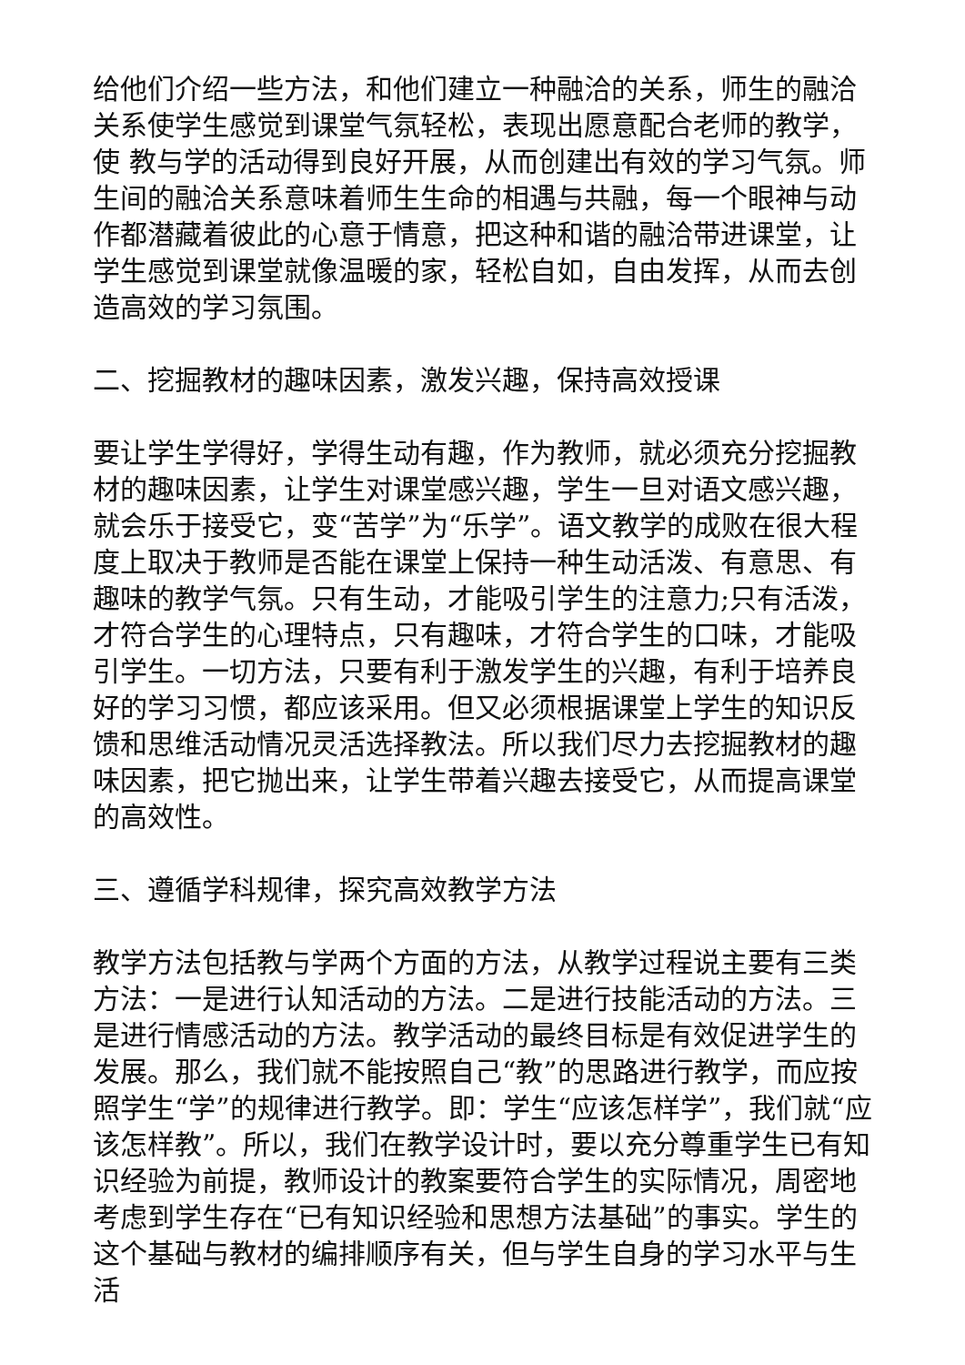给他们介绍一些方法，和他们建立一种融洽的关系，师生的融洽关系使学生感觉到课堂气氛轻松，表现出愿意配合老师的教学，使 教与学的活动得到良好开展，从而创建出有效的学习气氛。师生间的融洽关系意味着师生生命的相遇与共融，每一个眼神与动作都潜藏着彼此的心意于情意，把这种和谐的融洽带进课堂，让学生感觉到课堂就像温暖的家，轻松自如，自由发挥，从而去创造高效的学习氛围。
二、挖掘教材的趣味因素，激发兴趣，保持高效授课
要让学生学得好，学得生动有趣，作为教师，就必须充分挖掘教材的趣味因素，让学生对课堂感兴趣，学生一旦对语文感兴趣，就会乐于接受它，变“苦学”为“乐学”。语文教学的成败在很大程度上取决于教师是否能在课堂上保持一种生动活泼、有意思、有趣味的教学气氛。只有生动，才能吸引学生的注意力;只有活泼，才符合学生的心理特点，只有趣味，才符合学生的口味，才能吸引学生。一切方法，只要有利于激发学生的兴趣，有利于培养良好的学习习惯，都应该采用。但又必须根据课堂上学生的知识反馈和思维活动情况灵活选择教法。所以我们尽力去挖掘教材的趣味因素，把它抛出来，让学生带着兴趣去接受它，从而提高课堂的高效性。
三、遵循学科规律，探究高效教学方法
教学方法包括教与学两个方面的方法，从教学过程说主要有三类方法：一是进行认知活动的方法。二是进行技能活动的方法。三是进行情感活动的方法。教学活动的最终目标是有效促进学生的发展。那么，我们就不能按照自己“教”的思路进行教学，而应按照学生“学”的规律进行教学。即：学生“应该怎样学”，我们就“应该怎样教”。所以，我们在教学设计时，要以充分尊重学生已有知识经验为前提，教师设计的教案要符合学生的实际情况，周密地考虑到学生存在“已有知识经验和思想方法基础”的事实。学生的这个基础与教材的编排顺序有关，但与学生自身的学习水平与生活